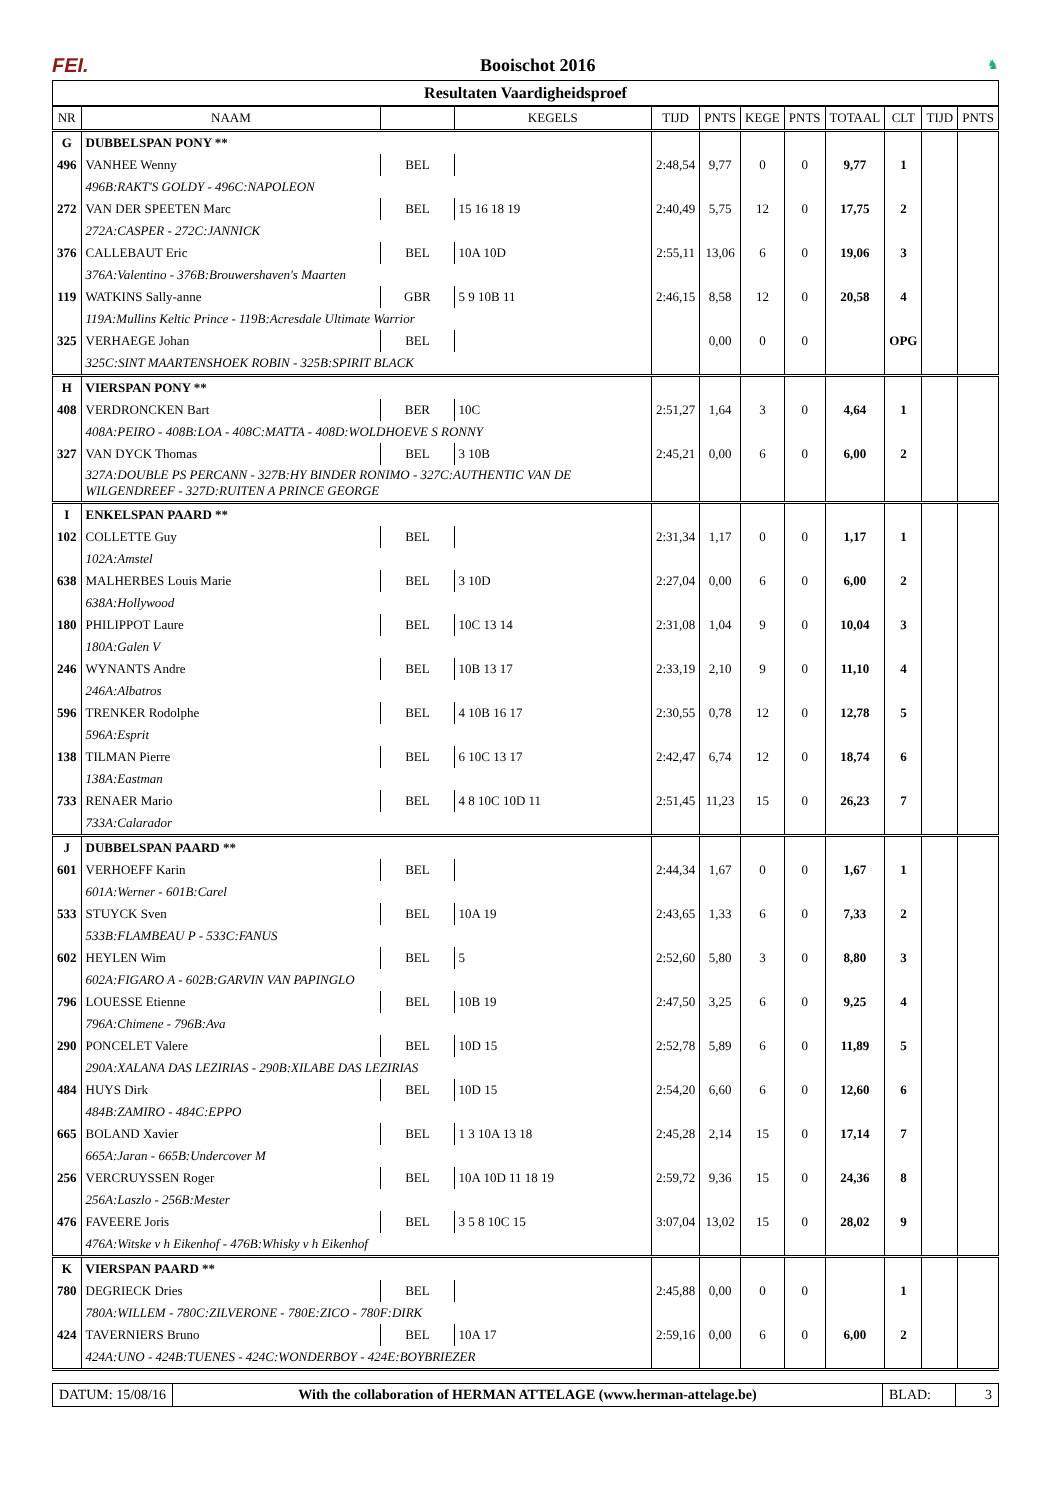FEI. Booischot 2016
♞
Resultaten Vaardigheidsproef
| NR | NAAM | | KEGELS | TIJD | PNTS | KEGE | PNTS | TOTAAL | CLT | TIJD | PNTS |
| --- | --- | --- | --- | --- | --- | --- | --- | --- | --- | --- | --- |
| G | DUBBELSPAN PONY ** | | | | | | | | | | |
| 496 | VANHEE Wenny | BEL | | 2:48,54 | 9,77 | 0 | 0 | 9,77 | 1 | | |
| | 496B:RAKT'S GOLDY - 496C:NAPOLEON | | | | | | | | | | |
| 272 | VAN DER SPEETEN Marc | BEL | 15 16 18 19 | 2:40,49 | 5,75 | 12 | 0 | 17,75 | 2 | | |
| | 272A:CASPER - 272C:JANNICK | | | | | | | | | | |
| 376 | CALLEBAUT Eric | BEL | 10A 10D | 2:55,11 | 13,06 | 6 | 0 | 19,06 | 3 | | |
| | 376A:Valentino - 376B:Brouwershaven's Maarten | | | | | | | | | | |
| 119 | WATKINS Sally-anne | GBR | 5 9 10B 11 | 2:46,15 | 8,58 | 12 | 0 | 20,58 | 4 | | |
| | 119A:Mullins Keltic Prince - 119B:Acresdale Ultimate Warrior | | | | | | | | | | |
| 325 | VERHAEGE Johan | BEL | | | 0,00 | 0 | 0 | | OPG | | |
| | 325C:SINT MAARTENSHOEK ROBIN - 325B:SPIRIT BLACK | | | | | | | | | | |
| H | VIERSPAN PONY ** | | | | | | | | | | |
| 408 | VERDRONCKEN Bart | BER | 10C | 2:51,27 | 1,64 | 3 | 0 | 4,64 | 1 | | |
| | 408A:PEIRO - 408B:LOA - 408C:MATTA - 408D:WOLDHOEVE S RONNY | | | | | | | | | | |
| 327 | VAN DYCK Thomas | BEL | 3 10B | 2:45,21 | 0,00 | 6 | 0 | 6,00 | 2 | | |
| | 327A:DOUBLE PS PERCANN - 327B:HY BINDER RONIMO - 327C:AUTHENTIC VAN DE WILGENDREEF - 327D:RUITEN A PRINCE GEORGE | | | | | | | | | | |
| I | ENKELSPAN PAARD ** | | | | | | | | | | |
| 102 | COLLETTE Guy | BEL | | 2:31,34 | 1,17 | 0 | 0 | 1,17 | 1 | | |
| | 102A:Amstel | | | | | | | | | | |
| 638 | MALHERBES Louis Marie | BEL | 3 10D | 2:27,04 | 0,00 | 6 | 0 | 6,00 | 2 | | |
| | 638A:Hollywood | | | | | | | | | | |
| 180 | PHILIPPOT Laure | BEL | 10C 13 14 | 2:31,08 | 1,04 | 9 | 0 | 10,04 | 3 | | |
| | 180A:Galen V | | | | | | | | | | |
| 246 | WYNANTS Andre | BEL | 10B 13 17 | 2:33,19 | 2,10 | 9 | 0 | 11,10 | 4 | | |
| | 246A:Albatros | | | | | | | | | | |
| 596 | TRENKER Rodolphe | BEL | 4 10B 16 17 | 2:30,55 | 0,78 | 12 | 0 | 12,78 | 5 | | |
| | 596A:Esprit | | | | | | | | | | |
| 138 | TILMAN Pierre | BEL | 6 10C 13 17 | 2:42,47 | 6,74 | 12 | 0 | 18,74 | 6 | | |
| | 138A:Eastman | | | | | | | | | | |
| 733 | RENAER Mario | BEL | 4 8 10C 10D 11 | 2:51,45 | 11,23 | 15 | 0 | 26,23 | 7 | | |
| | 733A:Calarador | | | | | | | | | | |
| J | DUBBELSPAN PAARD ** | | | | | | | | | | |
| 601 | VERHOEFF Karin | BEL | | 2:44,34 | 1,67 | 0 | 0 | 1,67 | 1 | | |
| | 601A:Werner - 601B:Carel | | | | | | | | | | |
| 533 | STUYCK Sven | BEL | 10A 19 | 2:43,65 | 1,33 | 6 | 0 | 7,33 | 2 | | |
| | 533B:FLAMBEAU P - 533C:FANUS | | | | | | | | | | |
| 602 | HEYLEN Wim | BEL | 5 | 2:52,60 | 5,80 | 3 | 0 | 8,80 | 3 | | |
| | 602A:FIGARO A - 602B:GARVIN VAN PAPINGLO | | | | | | | | | | |
| 796 | LOUESSE Etienne | BEL | 10B 19 | 2:47,50 | 3,25 | 6 | 0 | 9,25 | 4 | | |
| | 796A:Chimene - 796B:Ava | | | | | | | | | | |
| 290 | PONCELET Valere | BEL | 10D 15 | 2:52,78 | 5,89 | 6 | 0 | 11,89 | 5 | | |
| | 290A:XALANA DAS LEZIRIAS - 290B:XILABE DAS LEZIRIAS | | | | | | | | | | |
| 484 | HUYS Dirk | BEL | 10D 15 | 2:54,20 | 6,60 | 6 | 0 | 12,60 | 6 | | |
| | 484B:ZAMIRO - 484C:EPPO | | | | | | | | | | |
| 665 | BOLAND Xavier | BEL | 1 3 10A 13 18 | 2:45,28 | 2,14 | 15 | 0 | 17,14 | 7 | | |
| | 665A:Jaran - 665B:Undercover M | | | | | | | | | | |
| 256 | VERCRUYSSEN Roger | BEL | 10A 10D 11 18 19 | 2:59,72 | 9,36 | 15 | 0 | 24,36 | 8 | | |
| | 256A:Laszlo - 256B:Mester | | | | | | | | | | |
| 476 | FAVEERE Joris | BEL | 3 5 8 10C 15 | 3:07,04 | 13,02 | 15 | 0 | 28,02 | 9 | | |
| | 476A:Witske v h Eikenhof - 476B:Whisky v h Eikenhof | | | | | | | | | | |
| K | VIERSPAN PAARD ** | | | | | | | | | | |
| 780 | DEGRIECK Dries | BEL | | 2:45,88 | 0,00 | 0 | 0 | | 1 | | |
| | 780A:WILLEM - 780C:ZILVERONE - 780E:ZICO - 780F:DIRK | | | | | | | | | | |
| 424 | TAVERNIERS Bruno | BEL | 10A 17 | 2:59,16 | 0,00 | 6 | 0 | 6,00 | 2 | | |
| | 424A:UNO - 424B:TUENES - 424C:WONDERBOY - 424E:BOYBRIEZER | | | | | | | | | | |
DATUM: 15/08/16 With the collaboration of HERMAN ATTELAGE (www.herman-attelage.be)
BLAD: 3